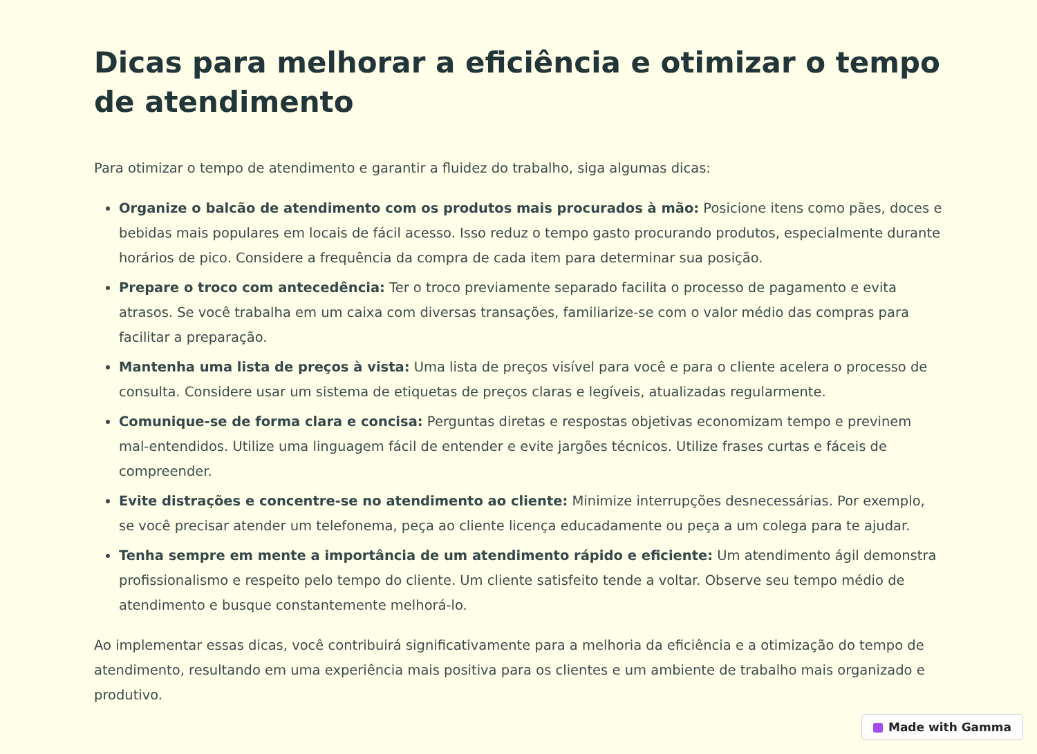Dicas para melhorar a eficiência e otimizar o tempo de atendimento
Para otimizar o tempo de atendimento e garantir a fluidez do trabalho, siga algumas dicas:
Organize o balcão de atendimento com os produtos mais procurados à mão: Posicione itens como pães, doces e bebidas mais populares em locais de fácil acesso. Isso reduz o tempo gasto procurando produtos, especialmente durante horários de pico. Considere a frequência da compra de cada item para determinar sua posição.
Prepare o troco com antecedência: Ter o troco previamente separado facilita o processo de pagamento e evita atrasos. Se você trabalha em um caixa com diversas transações, familiarize-se com o valor médio das compras para facilitar a preparação.
Mantenha uma lista de preços à vista: Uma lista de preços visível para você e para o cliente acelera o processo de consulta. Considere usar um sistema de etiquetas de preços claras e legíveis, atualizadas regularmente.
Comunique-se de forma clara e concisa: Perguntas diretas e respostas objetivas economizam tempo e previnem mal-entendidos. Utilize uma linguagem fácil de entender e evite jargões técnicos. Utilize frases curtas e fáceis de compreender.
Evite distrações e concentre-se no atendimento ao cliente: Minimize interrupções desnecessárias. Por exemplo, se você precisar atender um telefonema, peça ao cliente licença educadamente ou peça a um colega para te ajudar.
Tenha sempre em mente a importância de um atendimento rápido e eficiente: Um atendimento ágil demonstra profissionalismo e respeito pelo tempo do cliente. Um cliente satisfeito tende a voltar. Observe seu tempo médio de atendimento e busque constantemente melhorá-lo.
Ao implementar essas dicas, você contribuirá significativamente para a melhoria da eficiência e a otimização do tempo de atendimento, resultando em uma experiência mais positiva para os clientes e um ambiente de trabalho mais organizado e produtivo.
Made with Gamma